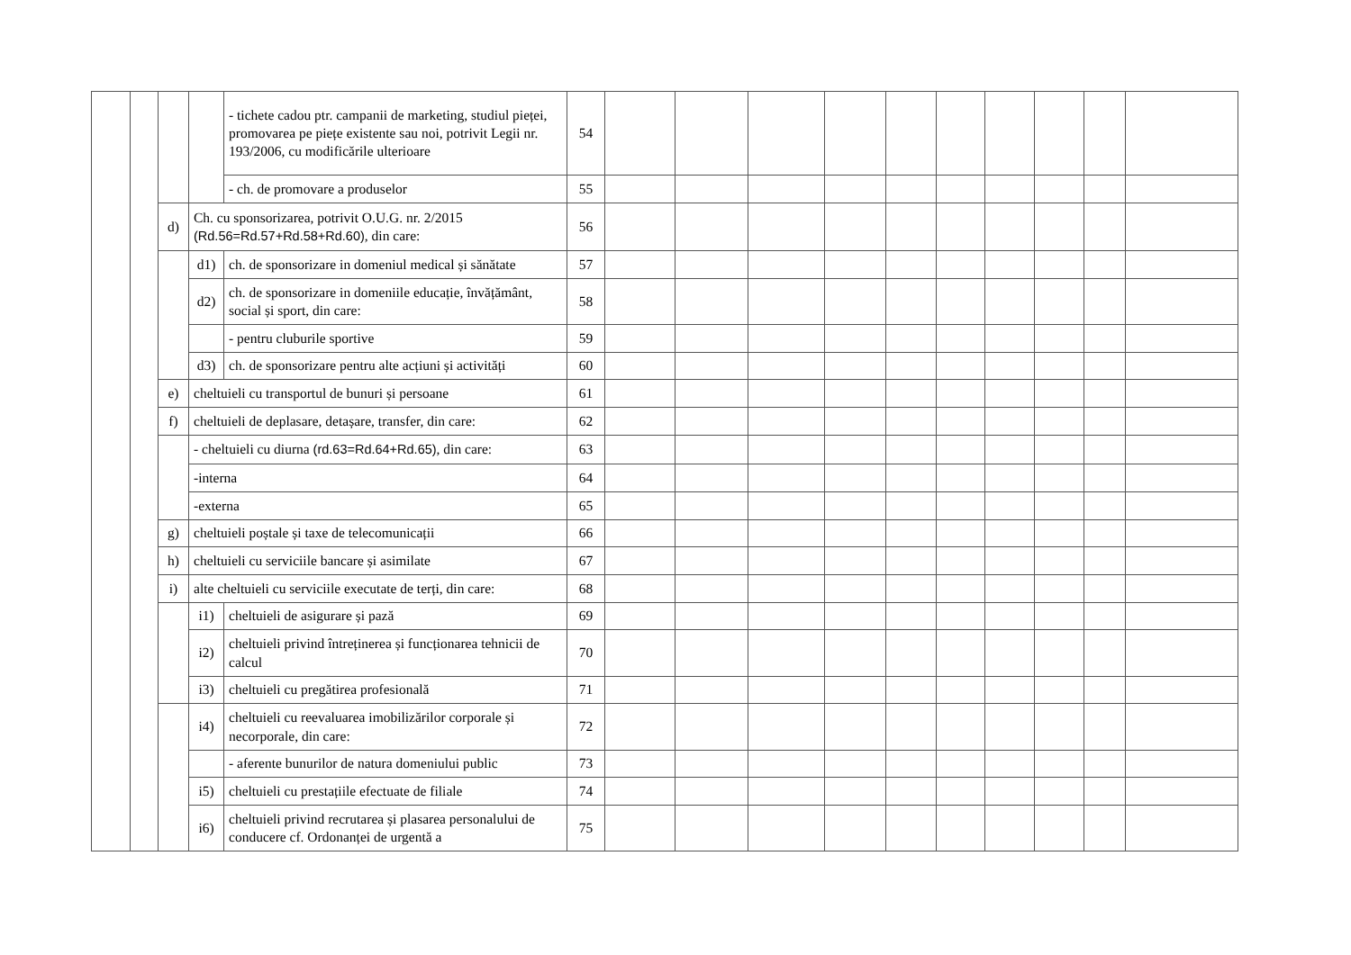| | | | | - tichete cadou ptr. campanii de marketing, studiul pieței, promovarea pe piețe existente sau noi, potrivit Legii nr. 193/2006, cu modificările ulterioare | 54 | | | | | | | | | | |
| | | | | - ch. de promovare a produselor | 55 | | | | | | | | | | |
| | | d) | Ch. cu sponsorizarea, potrivit O.U.G. nr. 2/2015 (Rd.56=Rd.57+Rd.58+Rd.60) , din care: | | 56 | | | | | | | | | | |
| | | | d1) | ch. de sponsorizare in domeniul medical și sănătate | 57 | | | | | | | | | | |
| | | | d2) | ch. de sponsorizare in domeniile educație, învățământ, social și sport, din care: | 58 | | | | | | | | | | |
| | | | | - pentru cluburile sportive | 59 | | | | | | | | | | |
| | | | d3) | ch. de sponsorizare pentru alte acțiuni și activități | 60 | | | | | | | | | | |
| | | e) | cheltuieli cu transportul de bunuri și persoane | | 61 | | | | | | | | | | |
| | | f) | cheltuieli de deplasare, detașare, transfer, din care: | | 62 | | | | | | | | | | |
| | | | - cheltuieli cu diurna (rd.63=Rd.64+Rd.65) , din care: | | 63 | | | | | | | | | | |
| | | | -interna | | 64 | | | | | | | | | | |
| | | | -externa | | 65 | | | | | | | | | | |
| | | g) | cheltuieli poștale și taxe de telecomunicații | | 66 | | | | | | | | | | |
| | | h) | cheltuieli cu serviciile bancare și asimilate | | 67 | | | | | | | | | | |
| | | i) | alte cheltuieli cu serviciile executate de terți, din care: | | 68 | | | | | | | | | | |
| | | | i1) | cheltuieli de asigurare și pază | 69 | | | | | | | | | | |
| | | | i2) | cheltuieli privind întreținerea și funcționarea tehnicii de calcul | 70 | | | | | | | | | | |
| | | | i3) | cheltuieli cu pregătirea profesională | 71 | | | | | | | | | | |
| | | | i4) | cheltuieli cu reevaluarea imobilizărilor corporale și necorporale, din care: | 72 | | | | | | | | | | |
| | | | | - aferente bunurilor de natura domeniului public | 73 | | | | | | | | | | |
| | | | i5) | cheltuieli cu prestațiile efectuate de filiale | 74 | | | | | | | | | | |
| | | | i6) | cheltuieli privind recrutarea și plasarea personalului de conducere cf. Ordonanței de urgentă a | 75 | | | | | | | | | | |